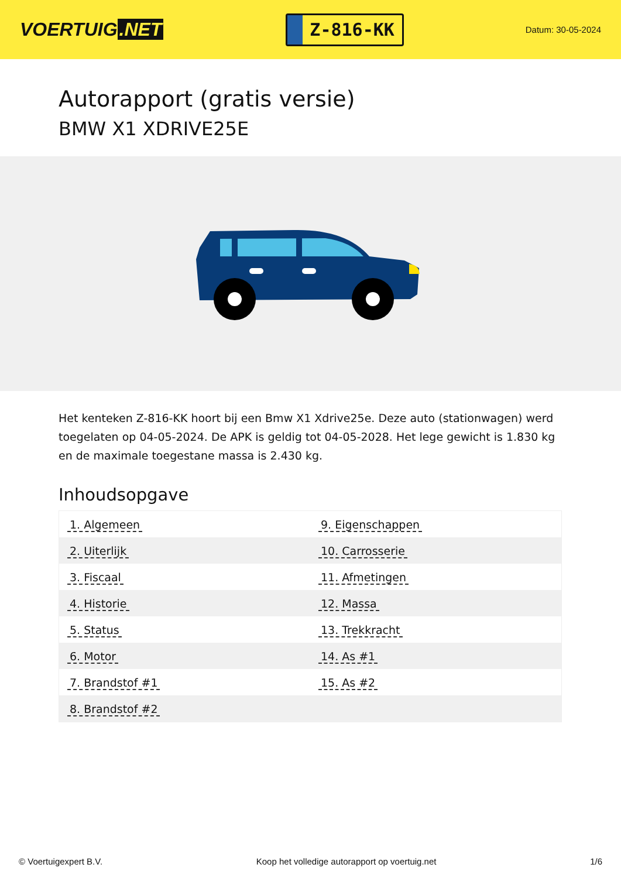VOERTUIG.NET
Z-816-KK
Datum: 30-05-2024
Autorapport (gratis versie)
BMW X1 XDRIVE25E
Het kenteken Z-816-KK hoort bij een Bmw X1 Xdrive25e. Deze auto (stationwagen) werd toegelaten op 04-05-2024. De APK is geldig tot 04-05-2028. Het lege gewicht is 1.830 kg en de maximale toegestane massa is 2.430 kg.
Inhoudsopgave
| 1. Algemeen | 9. Eigenschappen |
| 2. Uiterlijk | 10. Carrosserie |
| 3. Fiscaal | 11. Afmetingen |
| 4. Historie | 12. Massa |
| 5. Status | 13. Trekkracht |
| 6. Motor | 14. As #1 |
| 7. Brandstof #1 | 15. As #2 |
| 8. Brandstof #2 | |
© Voertuigexpert B.V. Koop het volledige autorapport op voertuig.net 1/6